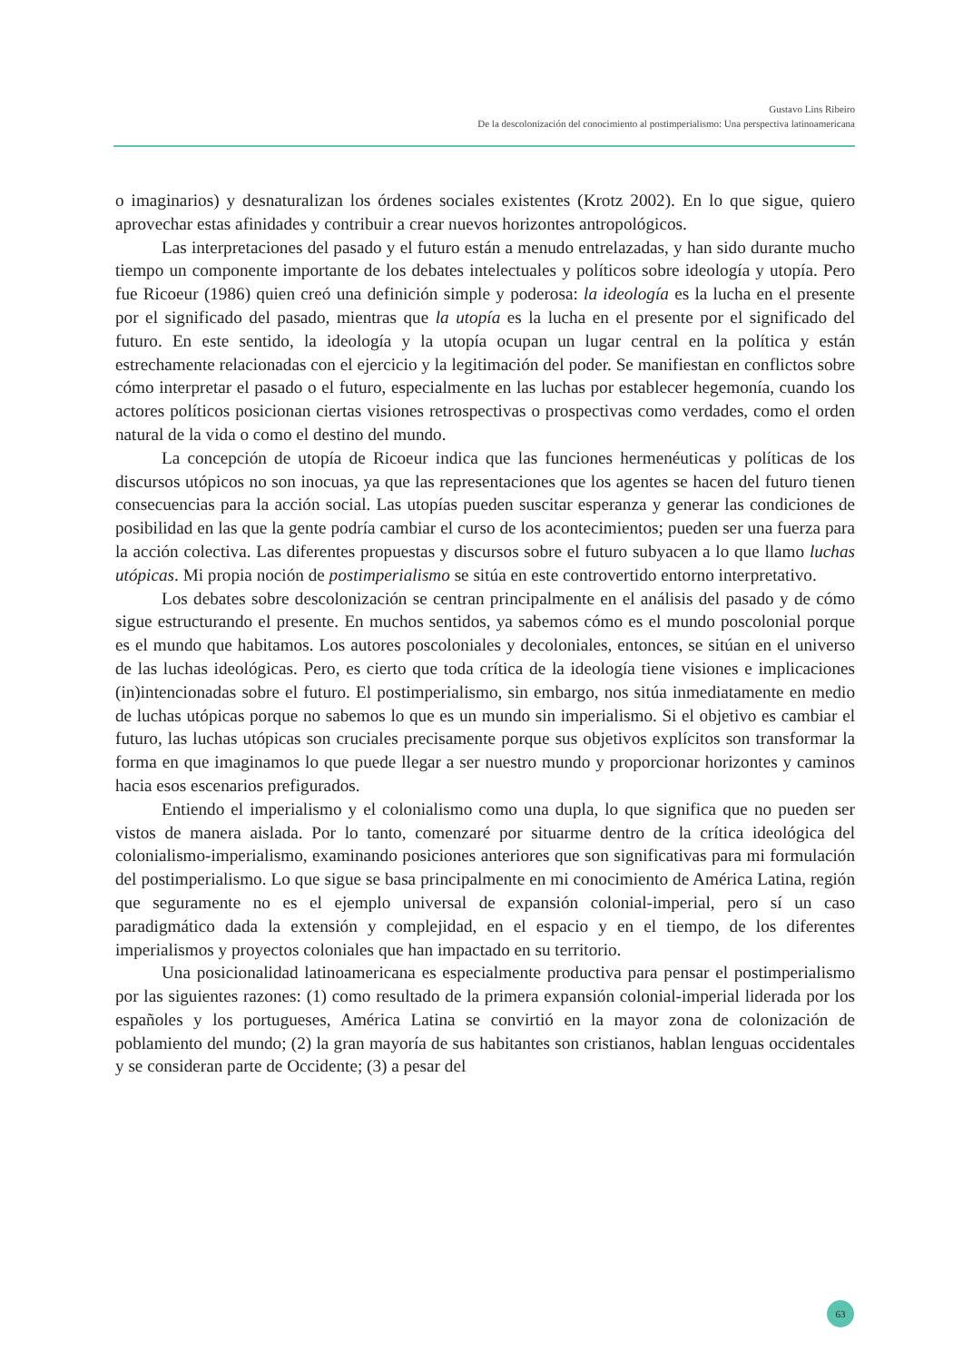Gustavo Lins Ribeiro
De la descolonización del conocimiento al postimperialismo: Una perspectiva latinoamericana
o imaginarios) y desnaturalizan los órdenes sociales existentes (Krotz 2002). En lo que sigue, quiero aprovechar estas afinidades y contribuir a crear nuevos horizontes antropológicos.
Las interpretaciones del pasado y el futuro están a menudo entrelazadas, y han sido durante mucho tiempo un componente importante de los debates intelectuales y políticos sobre ideología y utopía. Pero fue Ricoeur (1986) quien creó una definición simple y poderosa: la ideología es la lucha en el presente por el significado del pasado, mientras que la utopía es la lucha en el presente por el significado del futuro. En este sentido, la ideología y la utopía ocupan un lugar central en la política y están estrechamente relacionadas con el ejercicio y la legitimación del poder. Se manifiestan en conflictos sobre cómo interpretar el pasado o el futuro, especialmente en las luchas por establecer hegemonía, cuando los actores políticos posicionan ciertas visiones retrospectivas o prospectivas como verdades, como el orden natural de la vida o como el destino del mundo.
La concepción de utopía de Ricoeur indica que las funciones hermenéuticas y políticas de los discursos utópicos no son inocuas, ya que las representaciones que los agentes se hacen del futuro tienen consecuencias para la acción social. Las utopías pueden suscitar esperanza y generar las condiciones de posibilidad en las que la gente podría cambiar el curso de los acontecimientos; pueden ser una fuerza para la acción colectiva. Las diferentes propuestas y discursos sobre el futuro subyacen a lo que llamo luchas utópicas. Mi propia noción de postimperialismo se sitúa en este controvertido entorno interpretativo.
Los debates sobre descolonización se centran principalmente en el análisis del pasado y de cómo sigue estructurando el presente. En muchos sentidos, ya sabemos cómo es el mundo poscolonial porque es el mundo que habitamos. Los autores poscoloniales y decoloniales, entonces, se sitúan en el universo de las luchas ideológicas. Pero, es cierto que toda crítica de la ideología tiene visiones e implicaciones (in)intencionadas sobre el futuro. El postimperialismo, sin embargo, nos sitúa inmediatamente en medio de luchas utópicas porque no sabemos lo que es un mundo sin imperialismo. Si el objetivo es cambiar el futuro, las luchas utópicas son cruciales precisamente porque sus objetivos explícitos son transformar la forma en que imaginamos lo que puede llegar a ser nuestro mundo y proporcionar horizontes y caminos hacia esos escenarios prefigurados.
Entiendo el imperialismo y el colonialismo como una dupla, lo que significa que no pueden ser vistos de manera aislada. Por lo tanto, comenzaré por situarme dentro de la crítica ideológica del colonialismo-imperialismo, examinando posiciones anteriores que son significativas para mi formulación del postimperialismo. Lo que sigue se basa principalmente en mi conocimiento de América Latina, región que seguramente no es el ejemplo universal de expansión colonial-imperial, pero sí un caso paradigmático dada la extensión y complejidad, en el espacio y en el tiempo, de los diferentes imperialismos y proyectos coloniales que han impactado en su territorio.
Una posicionalidad latinoamericana es especialmente productiva para pensar el postimperialismo por las siguientes razones: (1) como resultado de la primera expansión colonial-imperial liderada por los españoles y los portugueses, América Latina se convirtió en la mayor zona de colonización de poblamiento del mundo; (2) la gran mayoría de sus habitantes son cristianos, hablan lenguas occidentales y se consideran parte de Occidente; (3) a pesar del
63